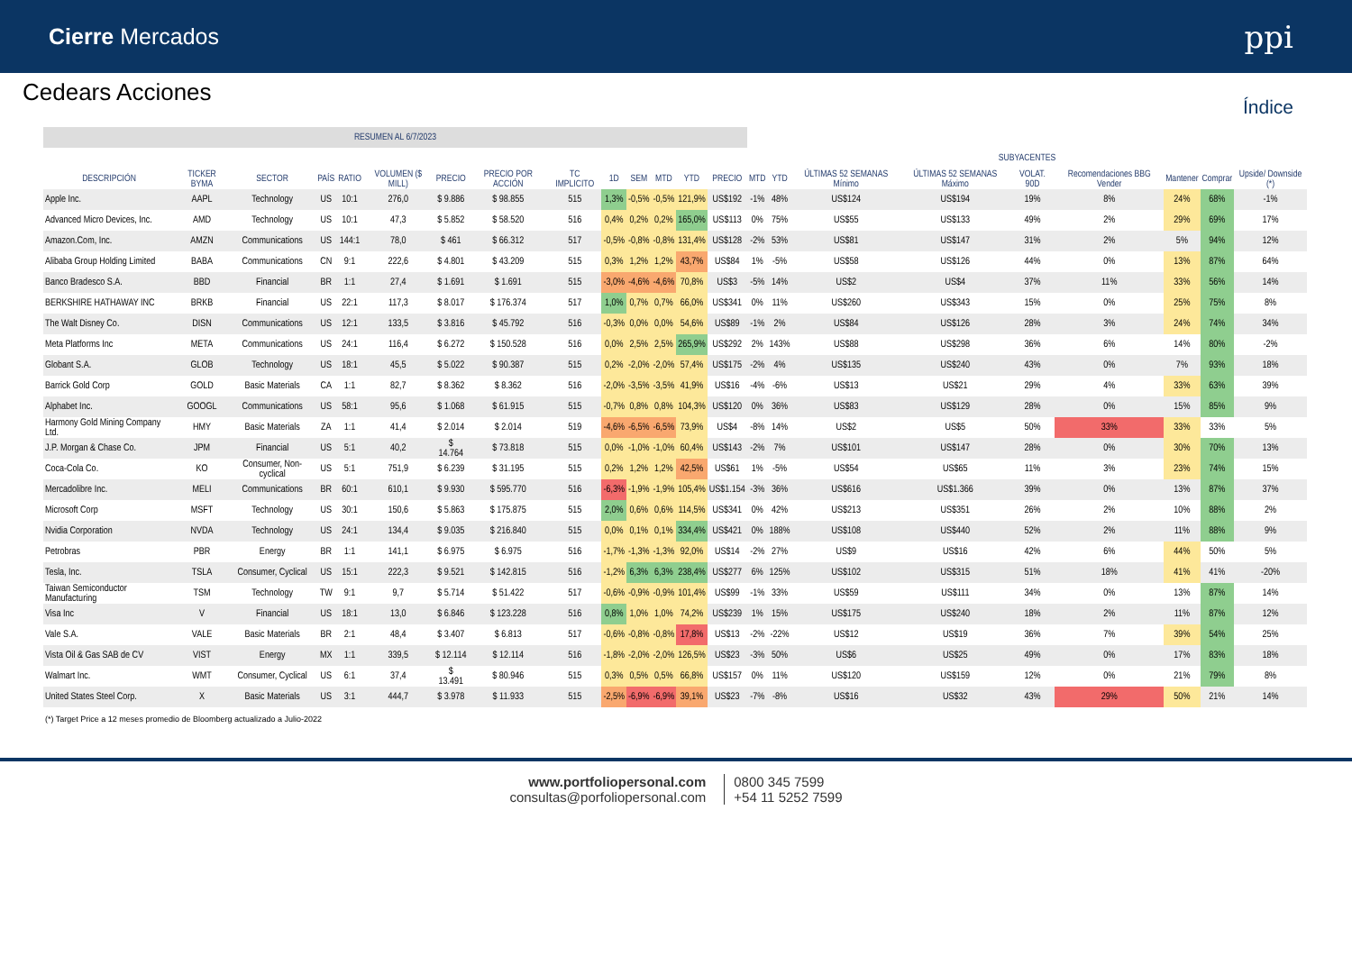Cierre Mercados
ppi
Cedears Acciones
Índice
| RESUMEN AL 6/7/2023 | | | | | | | | | | | | | | | | | | | | | | |
| --- | --- | --- | --- | --- | --- | --- | --- | --- | --- | --- | --- | --- | --- | --- | --- | --- | --- | --- | --- | --- | --- | --- |
| | | | | | | | | | | | | | | SUBYACENTES | | | | | | | | |
| DESCRIPCIÓN | TICKER BYMA | SECTOR | PAÍS | RATIO | VOLUMEN ($ MILL) | PRECIO | PRECIO POR ACCIÓN | TC IMPLICITO | 1D | SEM | MTD | YTD | PRECIO | MTD | YTD | ÚLTIMAS 52 SEMANAS Mínimo | ÚLTIMAS 52 SEMANAS Máximo | VOLAT. 90D | Recomendaciones BBG Vender | Mantener | Comprar | Upside/ Downside (*) |
| Apple Inc. | AAPL | Technology | US | 10:1 | 276,0 | $ 9.886 | $ 98.855 | 515 | 1,3% | -0,5% | -0,5% | 121,9% | US$192 | -1% | 48% | US$124 | US$194 | 19% | 8% | 24% | 68% | -1% |
| Advanced Micro Devices, Inc. | AMD | Technology | US | 10:1 | 47,3 | $ 5.852 | $ 58.520 | 516 | 0,4% | 0,2% | 0,2% | 165,0% | US$113 | 0% | 75% | US$55 | US$133 | 49% | 2% | 29% | 69% | 17% |
| Amazon.Com, Inc. | AMZN | Communications | US | 144:1 | 78,0 | $ 461 | $ 66.312 | 517 | -0,5% | -0,8% | -0,8% | 131,4% | US$128 | -2% | 53% | US$81 | US$147 | 31% | 2% | 5% | 94% | 12% |
| Alibaba Group Holding Limited | BABA | Communications | CN | 9:1 | 222,6 | $ 4.801 | $ 43.209 | 515 | 0,3% | 1,2% | 1,2% | 43,7% | US$84 | 1% | -5% | US$58 | US$126 | 44% | 0% | 13% | 87% | 64% |
| Banco Bradesco S.A. | BBD | Financial | BR | 1:1 | 27,4 | $ 1.691 | $ 1.691 | 515 | -3,0% | -4,6% | -4,6% | 70,8% | US$3 | -5% | 14% | US$2 | US$4 | 37% | 11% | 33% | 56% | 14% |
| BERKSHIRE HATHAWAY INC | BRKB | Financial | US | 22:1 | 117,3 | $ 8.017 | $ 176.374 | 517 | 1,0% | 0,7% | 0,7% | 66,0% | US$341 | 0% | 11% | US$260 | US$343 | 15% | 0% | 25% | 75% | 8% |
| The Walt Disney Co. | DISN | Communications | US | 12:1 | 133,5 | $ 3.816 | $ 45.792 | 516 | -0,3% | 0,0% | 0,0% | 54,6% | US$89 | -1% | 2% | US$84 | US$126 | 28% | 3% | 24% | 74% | 34% |
| Meta Platforms Inc | META | Communications | US | 24:1 | 116,4 | $ 6.272 | $ 150.528 | 516 | 0,0% | 2,5% | 2,5% | 265,9% | US$292 | 2% | 143% | US$88 | US$298 | 36% | 6% | 14% | 80% | -2% |
| Globant S.A. | GLOB | Technology | US | 18:1 | 45,5 | $ 5.022 | $ 90.387 | 515 | 0,2% | -2,0% | -2,0% | 57,4% | US$175 | -2% | 4% | US$135 | US$240 | 43% | 0% | 7% | 93% | 18% |
| Barrick Gold Corp | GOLD | Basic Materials | CA | 1:1 | 82,7 | $ 8.362 | $ 8.362 | 516 | -2,0% | -3,5% | -3,5% | 41,9% | US$16 | -4% | -6% | US$13 | US$21 | 29% | 4% | 33% | 63% | 39% |
| Alphabet Inc. | GOOGL | Communications | US | 58:1 | 95,6 | $ 1.068 | $ 61.915 | 515 | -0,7% | 0,8% | 0,8% | 104,3% | US$120 | 0% | 36% | US$83 | US$129 | 28% | 0% | 15% | 85% | 9% |
| Harmony Gold Mining Company Ltd. | HMY | Basic Materials | ZA | 1:1 | 41,4 | $ 2.014 | $ 2.014 | 519 | -4,6% | -6,5% | -6,5% | 73,9% | US$4 | -8% | 14% | US$2 | US$5 | 50% | 33% | 33% | 33% | 5% |
| J.P. Morgan & Chase Co. | JPM | Financial | US | 5:1 | 40,2 | $ 14.764 | $ 73.818 | 515 | 0,0% | -1,0% | -1,0% | 60,4% | US$143 | -2% | 7% | US$101 | US$147 | 28% | 0% | 30% | 70% | 13% |
| Coca-Cola Co. | KO | Consumer, Non-cyclical | US | 5:1 | 751,9 | $ 6.239 | $ 31.195 | 515 | 0,2% | 1,2% | 1,2% | 42,5% | US$61 | 1% | -5% | US$54 | US$65 | 11% | 3% | 23% | 74% | 15% |
| Mercadolibre Inc. | MELI | Communications | BR | 60:1 | 610,1 | $ 9.930 | $ 595.770 | 516 | -6,3% | -1,9% | -1,9% | 105,4% | US$1.154 | -3% | 36% | US$616 | US$1.366 | 39% | 0% | 13% | 87% | 37% |
| Microsoft Corp | MSFT | Technology | US | 30:1 | 150,6 | $ 5.863 | $ 175.875 | 515 | 2,0% | 0,6% | 0,6% | 114,5% | US$341 | 0% | 42% | US$213 | US$351 | 26% | 2% | 10% | 88% | 2% |
| Nvidia Corporation | NVDA | Technology | US | 24:1 | 134,4 | $ 9.035 | $ 216.840 | 515 | 0,0% | 0,1% | 0,1% | 334,4% | US$421 | 0% | 188% | US$108 | US$440 | 52% | 2% | 11% | 88% | 9% |
| Petrobras | PBR | Energy | BR | 1:1 | 141,1 | $ 6.975 | $ 6.975 | 516 | -1,7% | -1,3% | -1,3% | 92,0% | US$14 | -2% | 27% | US$9 | US$16 | 42% | 6% | 44% | 50% | 5% |
| Tesla, Inc. | TSLA | Consumer, Cyclical | US | 15:1 | 222,3 | $ 9.521 | $ 142.815 | 516 | -1,2% | 6,3% | 6,3% | 238,4% | US$277 | 6% | 125% | US$102 | US$315 | 51% | 18% | 41% | 41% | -20% |
| Taiwan Semiconductor Manufacturing | TSM | Technology | TW | 9:1 | 9,7 | $ 5.714 | $ 51.422 | 517 | -0,6% | -0,9% | -0,9% | 101,4% | US$99 | -1% | 33% | US$59 | US$111 | 34% | 0% | 13% | 87% | 14% |
| Visa Inc | V | Financial | US | 18:1 | 13,0 | $ 6.846 | $ 123.228 | 516 | 0,8% | 1,0% | 1,0% | 74,2% | US$239 | 1% | 15% | US$175 | US$240 | 18% | 2% | 11% | 87% | 12% |
| Vale S.A. | VALE | Basic Materials | BR | 2:1 | 48,4 | $ 3.407 | $ 6.813 | 517 | -0,6% | -0,8% | -0,8% | 17,8% | US$13 | -2% | -22% | US$12 | US$19 | 36% | 7% | 39% | 54% | 25% |
| Vista Oil & Gas SAB de CV | VIST | Energy | MX | 1:1 | 339,5 | $ 12.114 | $ 12.114 | 516 | -1,8% | -2,0% | -2,0% | 126,5% | US$23 | -3% | 50% | US$6 | US$25 | 49% | 0% | 17% | 83% | 18% |
| Walmart Inc. | WMT | Consumer, Cyclical | US | 6:1 | 37,4 | $ 13.491 | $ 80.946 | 515 | 0,3% | 0,5% | 0,5% | 66,8% | US$157 | 0% | 11% | US$120 | US$159 | 12% | 0% | 21% | 79% | 8% |
| United States Steel Corp. | X | Basic Materials | US | 3:1 | 444,7 | $ 3.978 | $ 11.933 | 515 | -2,5% | -6,9% | -6,9% | 39,1% | US$23 | -7% | -8% | US$16 | US$32 | 43% | 29% | 50% | 21% | 14% |
(*) Target Price a 12 meses promedio de Bloomberg actualizado a Julio-2022
www.portfoliopersonal.com
consultas@porfoliopersonal.com
0800 345 7599
+54 11 5252 7599